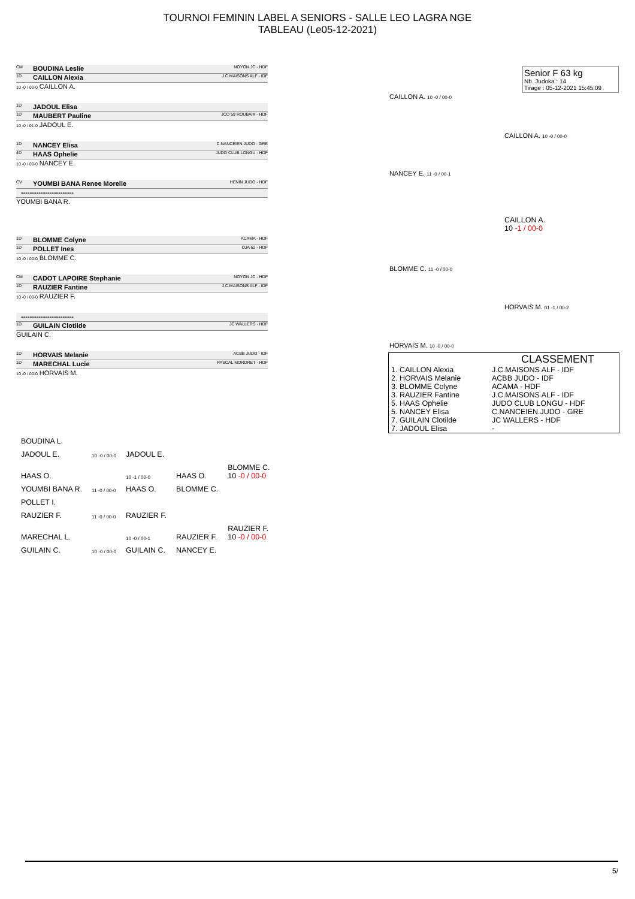TOURNOI FEMININ LABEL A SENIORS - SALLE LEO LAGRA NGE
TABLEAU (Le05-12-2021)
CM BOUDINA Leslie NOYON JC - HDF
1D CAILLON Alexia J.C.MAISONS ALF - IDF
10 -0 / 00-0 CAILLON A.
1D JADOUL Elisa
1D MAUBERT Pauline JCO 59 ROUBAIX - HDF
10 -0 / 01-0 JADOUL E.
1D NANCEY Elisa C.NANCEIEN.JUDO - GRE
4D HAAS Ophelie JUDO CLUB LONGU - HDF
10 -0 / 00-0 NANCEY E.
CV YOUMBI BANA Renee Morelle HENIN JUDO - HDF
------------------------
YOUMBI BANA R.
1D BLOMME Colyne ACAMA - HDF
1D POLLET Ines OJA 62 - HDF
10 -0 / 00-0 BLOMME C.
CM CADOT LAPOIRE Stephanie NOYON JC - HDF
1D RAUZIER Fantine J.C.MAISONS ALF - IDF
10 -0 / 00-0 RAUZIER F.
------------------------
1D GUILAIN Clotilde JC WALLERS - HDF
GUILAIN C.
1D HORVAIS Melanie ACBB JUDO - IDF
1D MARECHAL Lucie PASCAL MORDRET - HDF
10 -0 / 00-0 HORVAIS M.
CAILLON A. 10 -0 / 00-0
NANCEY E. 11 -0 / 00-1
CAILLON A. 10 -0 / 00-0
CAILLON A.
10 -1 / 00-0
BLOMME C. 11 -0 / 00-0
HORVAIS M. 01 -1 / 00-2
HORVAIS M. 10 -0 / 00-0
Senior F 63 kg
Nb. Judoka : 14
Tirage : 05-12-2021 15:45:09
CLASSEMENT
| 1. CAILLON Alexia | J.C.MAISONS ALF - IDF |
| 2. HORVAIS Melanie | ACBB JUDO - IDF |
| 3. BLOMME Colyne | ACAMA - HDF |
| 3. RAUZIER Fantine | J.C.MAISONS ALF - IDF |
| 5. HAAS Ophelie | JUDO CLUB LONGU - HDF |
| 5. NANCEY Elisa | C.NANCEIEN.JUDO - GRE |
| 7. GUILAIN Clotilde | JC WALLERS - HDF |
| 7. JADOUL Elisa | - |
| BOUDINA L. | | | | |
| JADOUL E. | 10 -0 / 00-0 | JADOUL E. | | |
| HAAS O. | | 10 -1 / 00-0 | HAAS O. | BLOMME C. 10 -0 / 00-0 |
| YOUMBI BANA R. | 11 -0 / 00-0 | HAAS O. | BLOMME C. | |
| POLLET I. | | | | |
| RAUZIER F. | 11 -0 / 00-0 | RAUZIER F. | | |
| MARECHAL L. | | 10 -0 / 00-1 | RAUZIER F. | RAUZIER F. 10 -0 / 00-0 |
| GUILAIN C. | 10 -0 / 00-0 | GUILAIN C. | NANCEY E. | |
5/